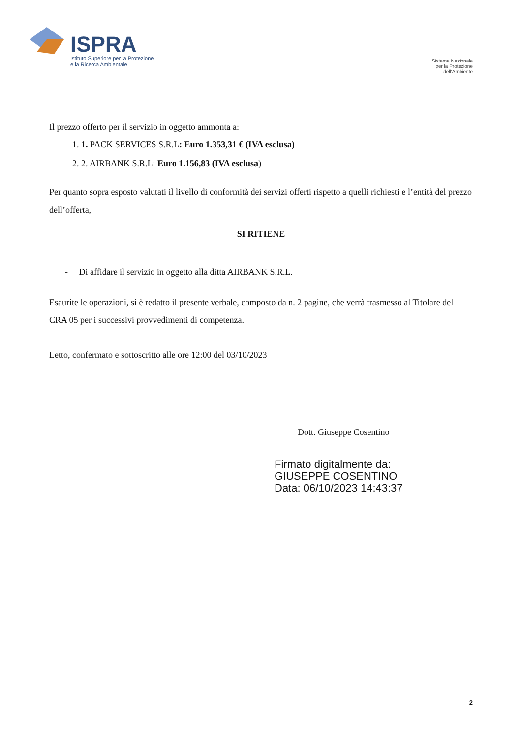ISPRA
Istituto Superiore per la Protezione
e la Ricerca Ambientale
Sistema Nazionale
per la Protezione
dell'Ambiente
Il prezzo offerto per il servizio in oggetto ammonta a:
1. 1. PACK SERVICES S.R.L: Euro 1.353,31 € (IVA esclusa)
2. 2. AIRBANK S.R.L: Euro 1.156,83 (IVA esclusa)
Per quanto sopra esposto valutati il livello di conformità dei servizi offerti rispetto a quelli richiesti e l’entità del prezzo dell’offerta,
SI RITIENE
- Di affidare il servizio in oggetto alla ditta AIRBANK S.R.L.
Esaurite le operazioni, si è redatto il presente verbale, composto da n. 2 pagine, che verrà trasmesso al Titolare del CRA 05 per i successivi provvedimenti di competenza.
Letto, confermato e sottoscritto alle ore 12:00 del 03/10/2023
Dott. Giuseppe Cosentino
Firmato digitalmente da:
GIUSEPPE COSENTINO
Data: 06/10/2023 14:43:37
2